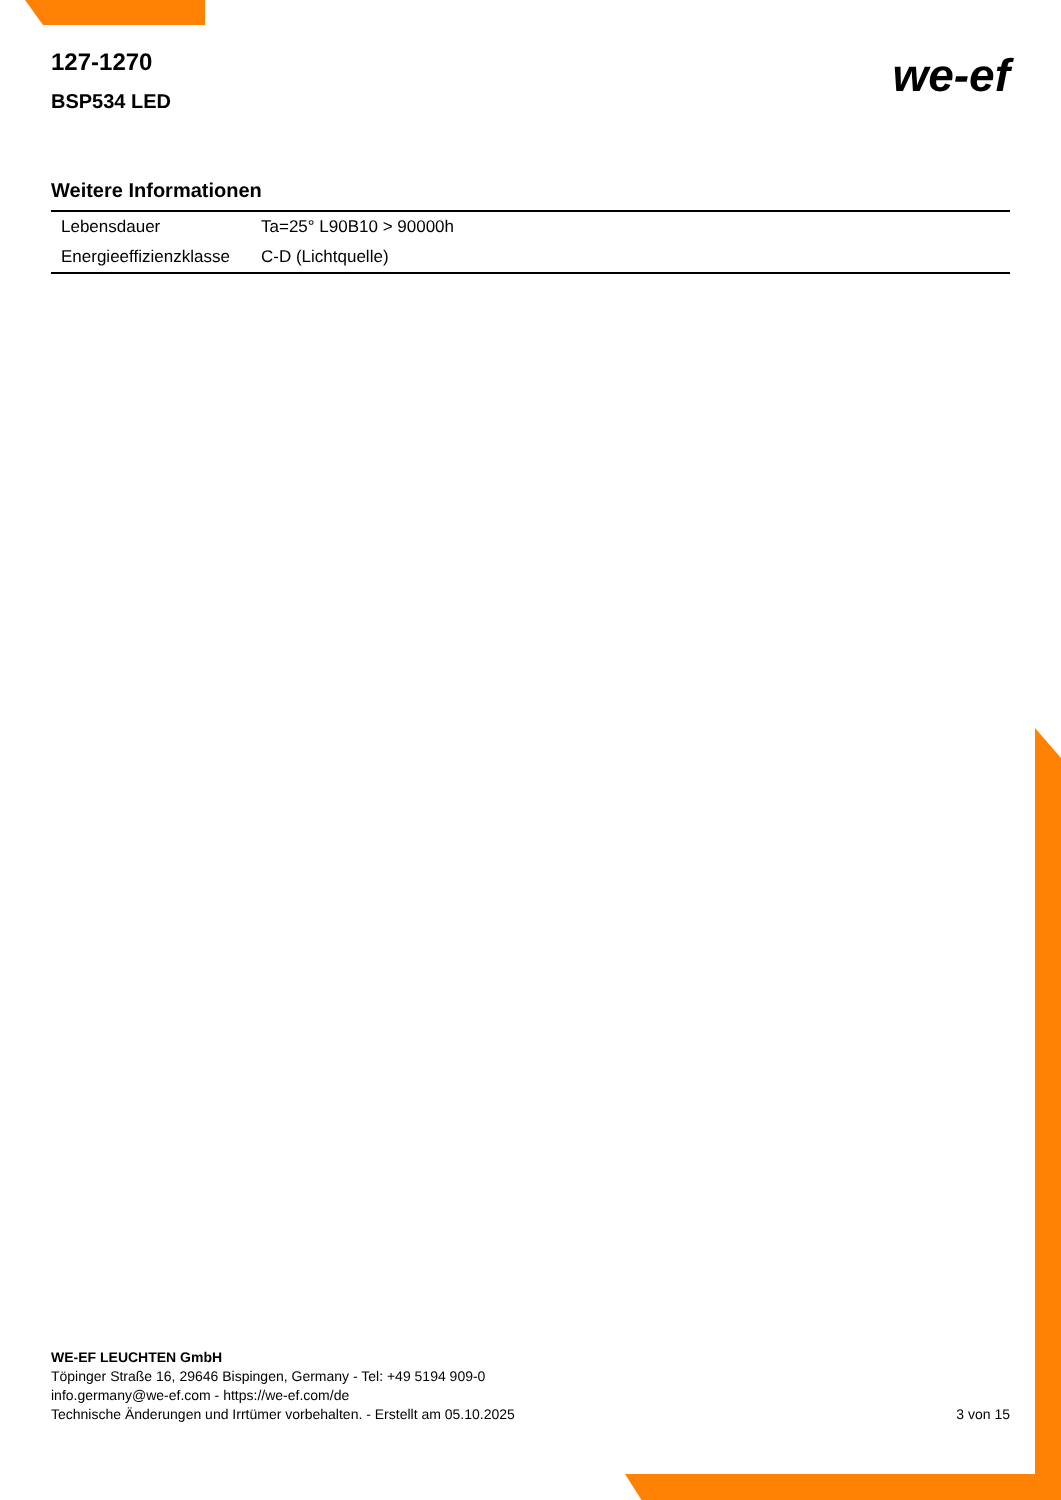127-1270
BSP534 LED
we-ef
Weitere Informationen
| Lebensdauer | Ta=25° L90B10 > 90000h |
| Energieeffizienzklasse | C-D (Lichtquelle) |
WE-EF LEUCHTEN GmbH
Töpinger Straße 16, 29646 Bispingen, Germany - Tel: +49 5194 909-0
info.germany@we-ef.com - https://we-ef.com/de
Technische Änderungen und Irrtümer vorbehalten. - Erstellt am 05.10.2025
3 von 15